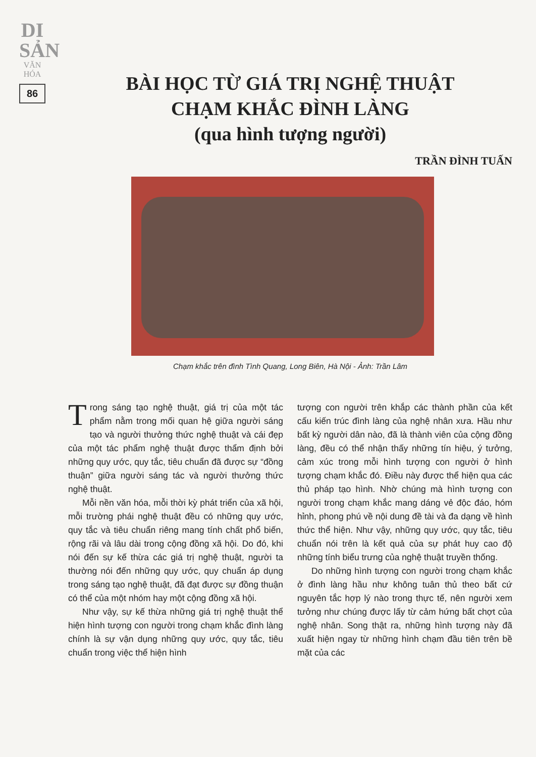DI SẢN
VĂN HÓA
86
BÀI HỌC TỪ GIÁ TRỊ NGHỆ THUẬT
CHẠM KHẮC ĐÌNH LÀNG
(qua hình tượng người)
TRẦN ĐÌNH TUẤN
Chạm khắc trên đình Tình Quang, Long Biên, Hà Nội - Ảnh: Trần Lâm
Trong sáng tạo nghệ thuật, giá trị của một tác phẩm nằm trong mối quan hệ giữa người sáng tạo và người thưởng thức nghệ thuật và cái đẹp của một tác phẩm nghệ thuật được thẩm định bởi những quy ước, quy tắc, tiêu chuẩn đã được sự “đồng thuận” giữa người sáng tác và người thưởng thức nghệ thuật.
Mỗi nền văn hóa, mỗi thời kỳ phát triển của xã hội, mỗi trường phái nghệ thuật đều có những quy ước, quy tắc và tiêu chuẩn riêng mang tính chất phổ biến, rộng rãi và lâu dài trong cộng đồng xã hội. Do đó, khi nói đến sự kế thừa các giá trị nghệ thuật, người ta thường nói đến những quy ước, quy chuẩn áp dụng trong sáng tạo nghệ thuật, đã đạt được sự đồng thuận có thể của một nhóm hay một cộng đồng xã hội.
Như vậy, sự kế thừa những giá trị nghệ thuật thể hiện hình tượng con người trong chạm khắc đình làng chính là sự vận dụng những quy ước, quy tắc, tiêu chuẩn trong việc thể hiện hình
tượng con người trên khắp các thành phần của kết cấu kiến trúc đình làng của nghệ nhân xưa. Hầu như bất kỳ người dân nào, đã là thành viên của cộng đồng làng, đều có thể nhận thấy những tín hiệu, ý tưởng, cảm xúc trong mỗi hình tượng con người ở hình tượng chạm khắc đó. Điều này được thể hiện qua các thủ pháp tạo hình. Nhờ chúng mà hình tượng con người trong chạm khắc mang dáng vẻ độc đáo, hóm hỉnh, phong phú về nội dung đề tài và đa dạng về hình thức thể hiện. Như vậy, những quy ước, quy tắc, tiêu chuẩn nói trên là kết quả của sự phát huy cao độ những tính biểu trưng của nghệ thuật truyền thống.
Do những hình tượng con người trong chạm khắc ở đình làng hầu như không tuân thủ theo bất cứ nguyên tắc hợp lý nào trong thực tế, nên người xem tưởng như chúng được lấy từ cảm hứng bất chợt của nghệ nhân. Song thật ra, những hình tượng này đã xuất hiện ngay từ những hình chạm đầu tiên trên bề mặt của các